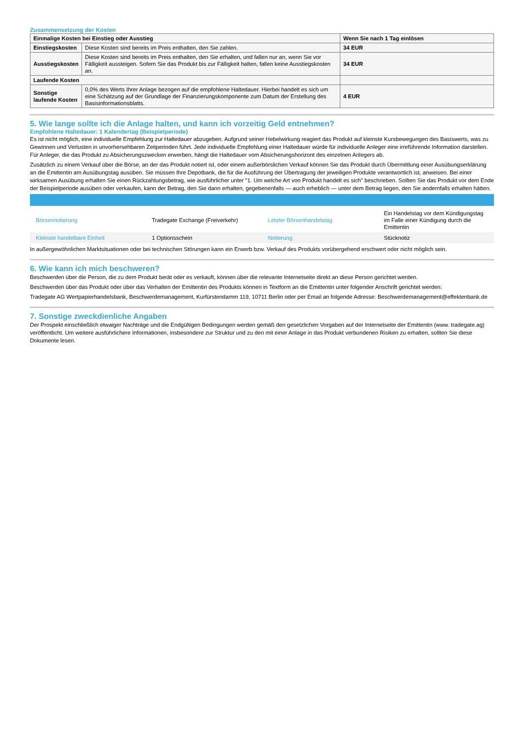Zusammensetzung der Kosten
| Einmalige Kosten bei Einstieg oder Ausstieg | | Wenn Sie nach 1 Tag einlösen |
| --- | --- | --- |
| Einstiegskosten | Diese Kosten sind bereits im Preis enthalten, den Sie zahlen. | 34 EUR |
| Ausstiegskosten | Diese Kosten sind bereits im Preis enthalten, den Sie erhalten, und fallen nur an, wenn Sie vor Fälligkeit aussteigen. Sofern Sie das Produkt bis zur Fälligkeit halten, fallen keine Ausstiegskosten an. | 34 EUR |
| Laufende Kosten | | |
| Sonstige laufende Kosten | 0,0% des Werts Ihrer Anlage bezogen auf die empfohlene Haltedauer. Hierbei handelt es sich um eine Schätzung auf der Grundlage der Finanzierungskomponente zum Datum der Erstellung des Basisinformationsblatts. | 4 EUR |
5. Wie lange sollte ich die Anlage halten, und kann ich vorzeitig Geld entnehmen?
Empfohlene Haltedauer: 1 Kalendertag (Beispielperiode)
Es ist nicht möglich, eine individuelle Empfehlung zur Haltedauer abzugeben. Aufgrund seiner Hebelwirkung reagiert das Produkt auf kleinste Kursbewegungen des Basiswerts, was zu Gewinnen und Verlusten in unvorhersehbaren Zeitperioden führt. Jede individuelle Empfehlung einer Haltedauer würde für individuelle Anleger eine irreführende Information darstellen. Für Anleger, die das Produkt zu Absicherungszwecken erwerben, hängt die Haltedauer vom Absicherungshorizont des einzelnen Anlegers ab.
Zusätzlich zu einem Verkauf über die Börse, an der das Produkt notiert ist, oder einem außerbörslichen Verkauf können Sie das Produkt durch Übermittlung einer Ausübungserklärung an die Emittentin am Ausübungstag ausüben. Sie müssen Ihre Depotbank, die für die Ausführung der Übertragung der jeweiligen Produkte verantwortlich ist, anweisen. Bei einer wirksamen Ausübung erhalten Sie einen Rückzahlungsbetrag, wie ausführlicher unter "1. Um welche Art von Produkt handelt es sich" beschrieben. Sollten Sie das Produkt vor dem Ende der Beispielperiode ausüben oder verkaufen, kann der Betrag, den Sie dann erhalten, gegebenenfalls — auch erheblich — unter dem Betrag liegen, den Sie andernfalls erhalten hätten.
| Börsennotierung | Tradegate Exchange (Freiverkehr) | Letzter Börsenhandelstag | Ein Handelstag vor dem Kündigungstag im Falle einer Kündigung durch die Emittentin |
| Kleinste handelbare Einheit | 1 Optionsschein | Notierung | Stücknotiz |
In außergewöhnlichen Marktsituationen oder bei technischen Störungen kann ein Erwerb bzw. Verkauf des Produkts vorübergehend erschwert oder nicht möglich sein.
6. Wie kann ich mich beschweren?
Beschwerden über die Person, die zu dem Produkt berät oder es verkauft, können über die relevante Internetseite direkt an diese Person gerichtet werden.
Beschwerden über das Produkt oder über das Verhalten der Emittentin des Produkts können in Textform an die Emittentin unter folgender Anschrift gerichtet werden:
Tradegate AG Wertpapierhandelsbank, Beschwerdemanagement, Kurfürstendamm 119, 10711 Berlin oder per Email an folgende Adresse: Beschwerdemanagement@effektenbank.de
7. Sonstige zweckdienliche Angaben
Der Prospekt einschließlich etwaiger Nachträge und die Endgültigen Bedingungen werden gemäß den gesetzlichen Vorgaben auf der Internetseite der Emittentin (www. tradegate.ag) veröffentlicht. Um weitere ausführlichere Informationen, insbesondere zur Struktur und zu den mit einer Anlage in das Produkt verbundenen Risiken zu erhalten, sollten Sie diese Dokumente lesen.